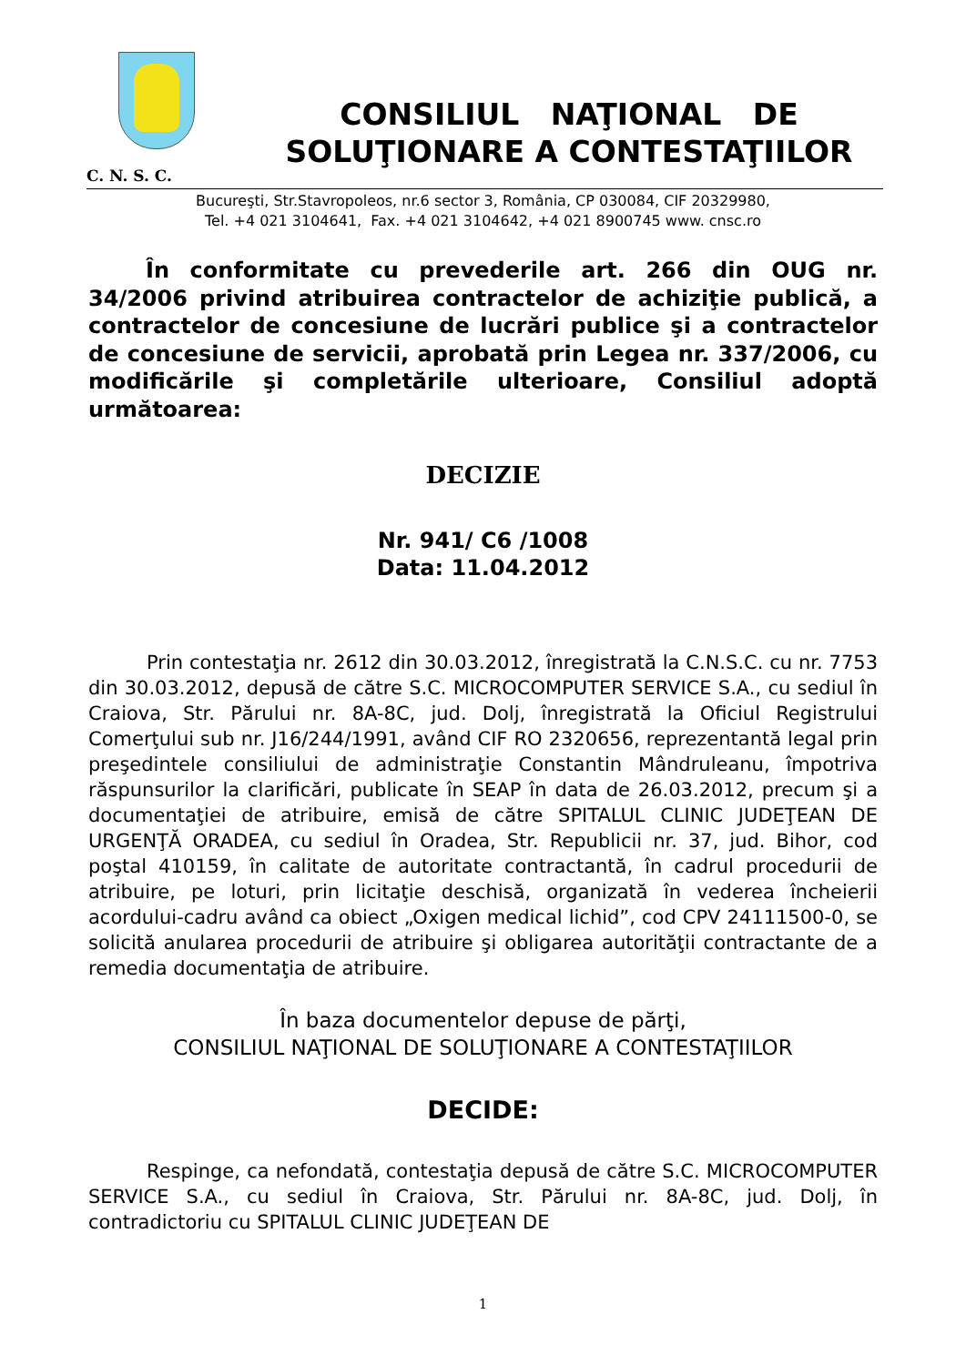CONSILIUL NAŢIONAL DE
SOLUŢIONARE A CONTESTAŢIILOR
C. N. S. C.
Bucureşti, Str.Stavropoleos, nr.6 sector 3, România, CP 030084, CIF 20329980,
Tel. +4 021 3104641, Fax. +4 021 3104642, +4 021 8900745 www. cnsc.ro
În conformitate cu prevederile art. 266 din OUG nr. 34/2006 privind atribuirea contractelor de achiziţie publică, a contractelor de concesiune de lucrări publice şi a contractelor de concesiune de servicii, aprobată prin Legea nr. 337/2006, cu modificările şi completările ulterioare, Consiliul adoptă următoarea:
DECIZIE
Nr. 941/ C6 /1008
Data: 11.04.2012
Prin contestaţia nr. 2612 din 30.03.2012, înregistrată la C.N.S.C. cu nr. 7753 din 30.03.2012, depusă de către S.C. MICROCOMPUTER SERVICE S.A., cu sediul în Craiova, Str. Părului nr. 8A-8C, jud. Dolj, înregistrată la Oficiul Registrului Comerţului sub nr. J16/244/1991, având CIF RO 2320656, reprezentantă legal prin preşedintele consiliului de administraţie Constantin Mândruleanu, împotriva răspunsurilor la clarificări, publicate în SEAP în data de 26.03.2012, precum şi a documentaţiei de atribuire, emisă de către SPITALUL CLINIC JUDEŢEAN DE URGENŢĂ ORADEA, cu sediul în Oradea, Str. Republicii nr. 37, jud. Bihor, cod poştal 410159, în calitate de autoritate contractantă, în cadrul procedurii de atribuire, pe loturi, prin licitaţie deschisă, organizată în vederea încheierii acordului-cadru având ca obiect „Oxigen medical lichid”, cod CPV 24111500-0, se solicită anularea procedurii de atribuire şi obligarea autorităţii contractante de a remedia documentaţia de atribuire.
În baza documentelor depuse de părţi,
CONSILIUL NAŢIONAL DE SOLUŢIONARE A CONTESTAŢIILOR
DECIDE:
Respinge, ca nefondată, contestaţia depusă de către S.C. MICROCOMPUTER SERVICE S.A., cu sediul în Craiova, Str. Părului nr. 8A-8C, jud. Dolj, în contradictoriu cu SPITALUL CLINIC JUDEŢEAN DE
1